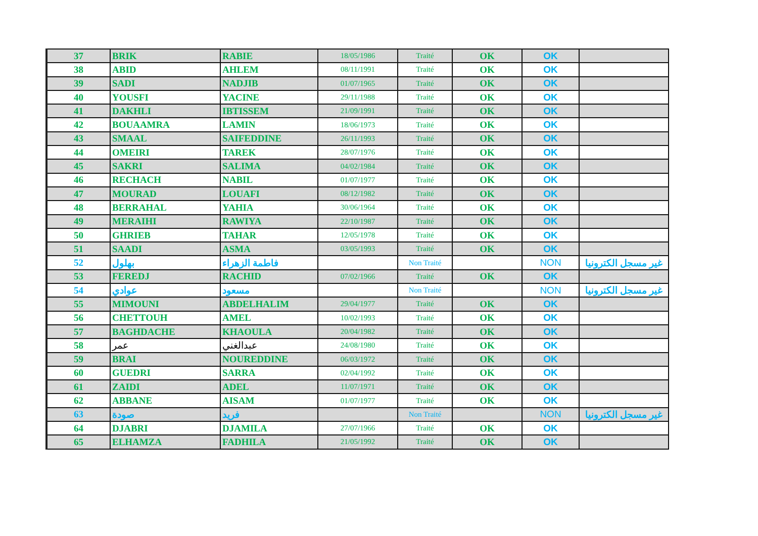| 37 | BRIK | RABIE | 18/05/1986 | Traité | OK | OK | |
| 38 | ABID | AHLEM | 08/11/1991 | Traité | OK | OK | |
| 39 | SADI | NADJIB | 01/07/1965 | Traité | OK | OK | |
| 40 | YOUSFI | YACINE | 29/11/1988 | Traité | OK | OK | |
| 41 | DAKHLI | IBTISSEM | 21/09/1991 | Traité | OK | OK | |
| 42 | BOUAAMRA | LAMIN | 18/06/1973 | Traité | OK | OK | |
| 43 | SMAAL | SAIFEDDINE | 26/11/1993 | Traité | OK | OK | |
| 44 | OMEIRI | TAREK | 28/07/1976 | Traité | OK | OK | |
| 45 | SAKRI | SALIMA | 04/02/1984 | Traité | OK | OK | |
| 46 | RECHACH | NABIL | 01/07/1977 | Traité | OK | OK | |
| 47 | MOURAD | LOUAFI | 08/12/1982 | Traité | OK | OK | |
| 48 | BERRAHAL | YAHIA | 30/06/1964 | Traité | OK | OK | |
| 49 | MERAIHI | RAWIYA | 22/10/1987 | Traité | OK | OK | |
| 50 | GHRIEB | TAHAR | 12/05/1978 | Traité | OK | OK | |
| 51 | SAADI | ASMA | 03/05/1993 | Traité | OK | OK | |
| 52 | بهلول | فاطمة الزهراء | | Non Traité | | NON | غير مسجل الكترونيا |
| 53 | FEREDJ | RACHID | 07/02/1966 | Traité | OK | OK | |
| 54 | عوادي | مسعود | | Non Traité | | NON | غير مسجل الكترونيا |
| 55 | MIMOUNI | ABDELHALIM | 29/04/1977 | Traité | OK | OK | |
| 56 | CHETTOUH | AMEL | 10/02/1993 | Traité | OK | OK | |
| 57 | BAGHDACHE | KHAOULA | 20/04/1982 | Traité | OK | OK | |
| 58 | عمر | عبدالغني | 24/08/1980 | Traité | OK | OK | |
| 59 | BRAI | NOUREDDINE | 06/03/1972 | Traité | OK | OK | |
| 60 | GUEDRI | SARRA | 02/04/1992 | Traité | OK | OK | |
| 61 | ZAIDI | ADEL | 11/07/1971 | Traité | OK | OK | |
| 62 | ABBANE | AISAM | 01/07/1977 | Traité | OK | OK | |
| 63 | صودة | فريد | | Non Traité | | NON | غير مسجل الكترونيا |
| 64 | DJABRI | DJAMILA | 27/07/1966 | Traité | OK | OK | |
| 65 | ELHAMZA | FADHILA | 21/05/1992 | Traité | OK | OK | |